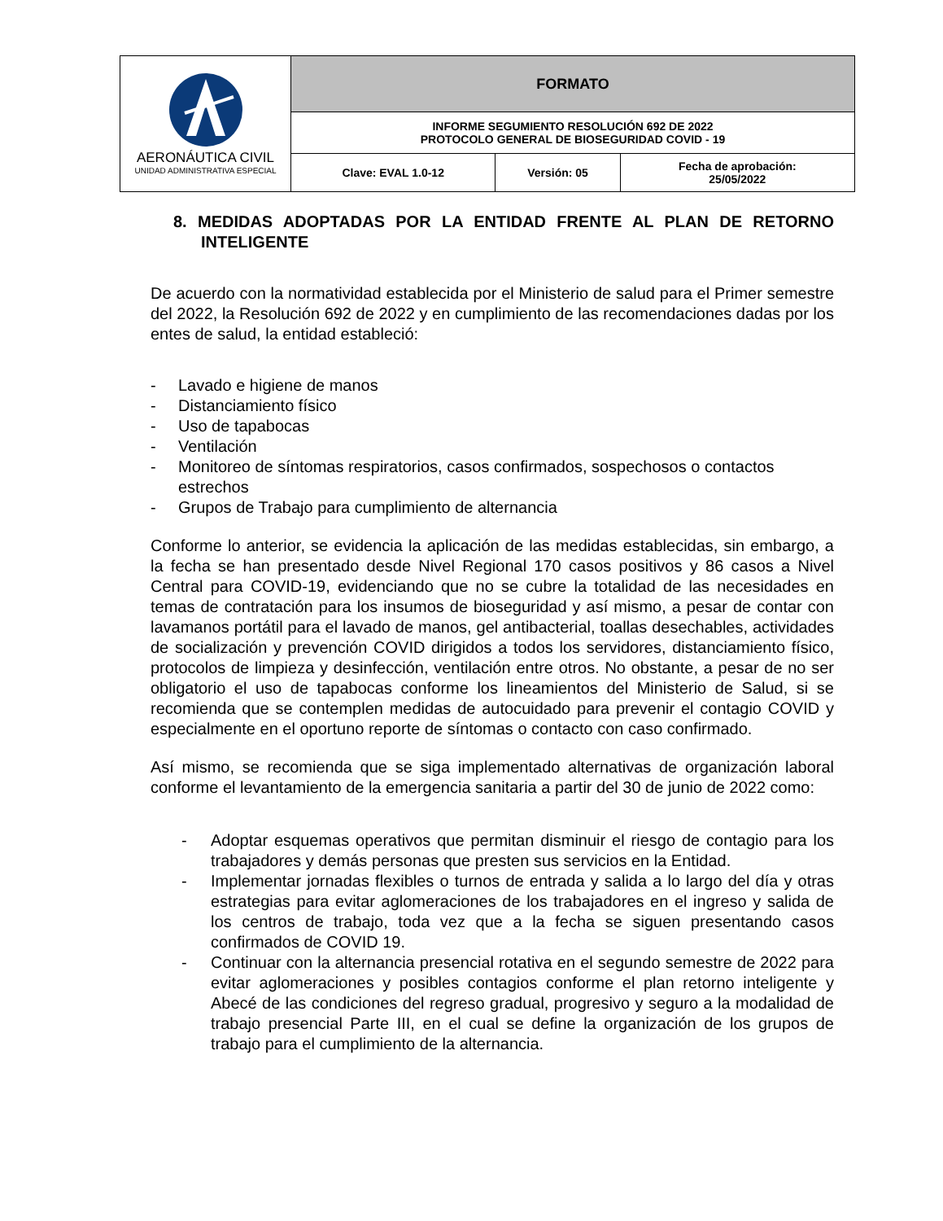| AERONÁUTICA CIVIL UNIDAD ADMINISTRATIVA ESPECIAL | FORMATO | | |
| | INFORME SEGUMIENTO RESOLUCIÓN 692 DE 2022 PROTOCOLO GENERAL DE BIOSEGURIDAD COVID - 19 | | |
| | Clave: EVAL 1.0-12 | Versión: 05 | Fecha de aprobación: 25/05/2022 |
8. MEDIDAS ADOPTADAS POR LA ENTIDAD FRENTE AL PLAN DE RETORNO INTELIGENTE
De acuerdo con la normatividad establecida por el Ministerio de salud para el Primer semestre del 2022, la Resolución 692 de 2022 y en cumplimiento de las recomendaciones dadas por los entes de salud, la entidad estableció:
- Lavado e higiene de manos
- Distanciamiento físico
- Uso de tapabocas
- Ventilación
- Monitoreo de síntomas respiratorios, casos confirmados, sospechosos o contactos estrechos
- Grupos de Trabajo para cumplimiento de alternancia
Conforme lo anterior, se evidencia la aplicación de las medidas establecidas, sin embargo, a la fecha se han presentado desde Nivel Regional 170 casos positivos y 86 casos a Nivel Central para COVID-19, evidenciando que no se cubre la totalidad de las necesidades en temas de contratación para los insumos de bioseguridad y así mismo, a pesar de contar con lavamanos portátil para el lavado de manos, gel antibacterial, toallas desechables, actividades de socialización y prevención COVID dirigidos a todos los servidores, distanciamiento físico, protocolos de limpieza y desinfección, ventilación entre otros. No obstante, a pesar de no ser obligatorio el uso de tapabocas conforme los lineamientos del Ministerio de Salud, si se recomienda que se contemplen medidas de autocuidado para prevenir el contagio COVID y especialmente en el oportuno reporte de síntomas o contacto con caso confirmado.
Así mismo, se recomienda que se siga implementado alternativas de organización laboral conforme el levantamiento de la emergencia sanitaria a partir del 30 de junio de 2022 como:
- Adoptar esquemas operativos que permitan disminuir el riesgo de contagio para los trabajadores y demás personas que presten sus servicios en la Entidad.
- Implementar jornadas flexibles o turnos de entrada y salida a lo largo del día y otras estrategias para evitar aglomeraciones de los trabajadores en el ingreso y salida de los centros de trabajo, toda vez que a la fecha se siguen presentando casos confirmados de COVID 19.
- Continuar con la alternancia presencial rotativa en el segundo semestre de 2022 para evitar aglomeraciones y posibles contagios conforme el plan retorno inteligente y Abecé de las condiciones del regreso gradual, progresivo y seguro a la modalidad de trabajo presencial Parte III, en el cual se define la organización de los grupos de trabajo para el cumplimiento de la alternancia.